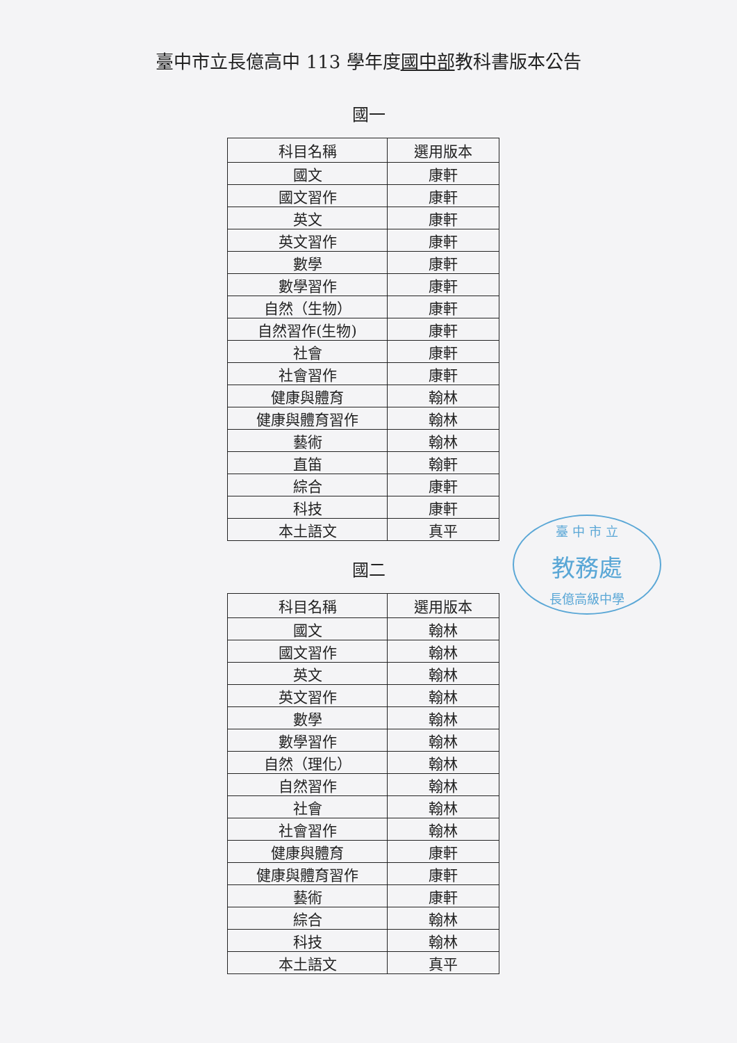臺中市立長億高中 113 學年度國中部教科書版本公告
國一
| 科目名稱 | 選用版本 |
| --- | --- |
| 國文 | 康軒 |
| 國文習作 | 康軒 |
| 英文 | 康軒 |
| 英文習作 | 康軒 |
| 數學 | 康軒 |
| 數學習作 | 康軒 |
| 自然（生物） | 康軒 |
| 自然習作(生物) | 康軒 |
| 社會 | 康軒 |
| 社會習作 | 康軒 |
| 健康與體育 | 翰林 |
| 健康與體育習作 | 翰林 |
| 藝術 | 翰林 |
| 直笛 | 翰軒 |
| 綜合 | 康軒 |
| 科技 | 康軒 |
| 本土語文 | 真平 |
臺 中 市 立
教務處
長億高級中學
國二
| 科目名稱 | 選用版本 |
| --- | --- |
| 國文 | 翰林 |
| 國文習作 | 翰林 |
| 英文 | 翰林 |
| 英文習作 | 翰林 |
| 數學 | 翰林 |
| 數學習作 | 翰林 |
| 自然（理化） | 翰林 |
| 自然習作 | 翰林 |
| 社會 | 翰林 |
| 社會習作 | 翰林 |
| 健康與體育 | 康軒 |
| 健康與體育習作 | 康軒 |
| 藝術 | 康軒 |
| 綜合 | 翰林 |
| 科技 | 翰林 |
| 本土語文 | 真平 |